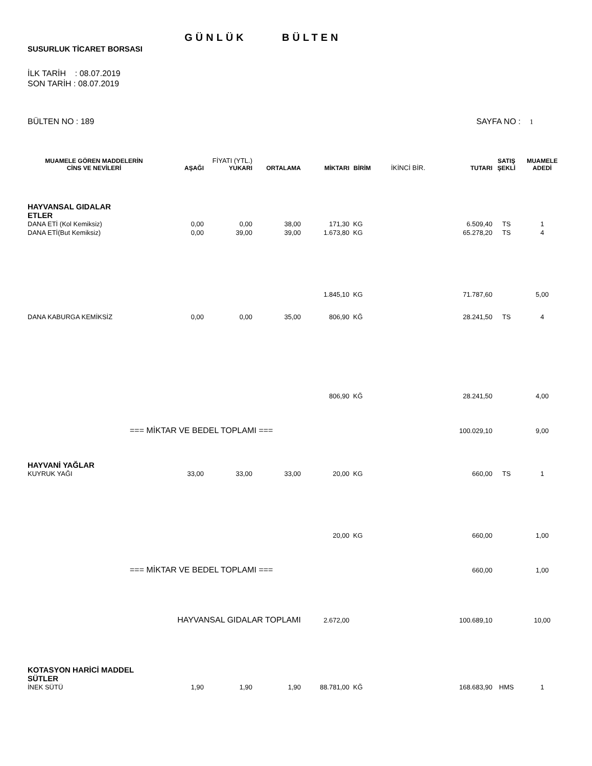GÜNLÜK BÜLTEN
SUSURLUK TİCARET BORSASI
İLK TARİH : 08.07.2019
SON TARİH : 08.07.2019
BÜLTEN NO : 189 SAYFA NO : 1
| MUAMELE GÖREN MADDELERİN CİNS VE NEVİLERİ | AŞAĞI | FİYATI (YTL.) YUKARI | ORTALAMA | MİKTARI | BİRİM | İKİNCİ BİR. | TUTARI | SATIŞ ŞEKLİ | MUAMELE ADEDİ |
| --- | --- | --- | --- | --- | --- | --- | --- | --- | --- |
| HAYVANSAL GIDALAR ETLER | | | | | | | | | |
| DANA ETİ (Kol Kemiksiz) | 0,00 | 0,00 | 38,00 | 171,30 | KG | | 6.509,40 | TS | 1 |
| DANA ETİ(But Kemiksiz) | 0,00 | 39,00 | 39,00 | 1.673,80 | KG | | 65.278,20 | TS | 4 |
| | | | | 1.845,10 | KG | | 71.787,60 | | 5,00 |
| DANA KABURGA KEMİKSİZ | 0,00 | 0,00 | 35,00 | 806,90 | KĞ | | 28.241,50 | TS | 4 |
| | | | | 806,90 | KĞ | | 28.241,50 | | 4,00 |
| === MİKTAR VE BEDEL TOPLAMI === | | | | | | | 100.029,10 | | 9,00 |
| HAYVANİ YAĞLAR | | | | | | | | | |
| KUYRUK YAĞI | 33,00 | 33,00 | 33,00 | 20,00 | KG | | 660,00 | TS | 1 |
| | | | | 20,00 | KG | | 660,00 | | 1,00 |
| === MİKTAR VE BEDEL TOPLAMI === | | | | | | | 660,00 | | 1,00 |
| HAYVANSAL GIDALAR TOPLAMI | | | | 2.672,00 | | | 100.689,10 | | 10,00 |
| KOTASYON HARİCİ MADDEL SÜTLER | | | | | | | | | |
| İNEK SÜTÜ | 1,90 | 1,90 | 1,90 | 88.781,00 | KĞ | | 168.683,90 | HMS | 1 |